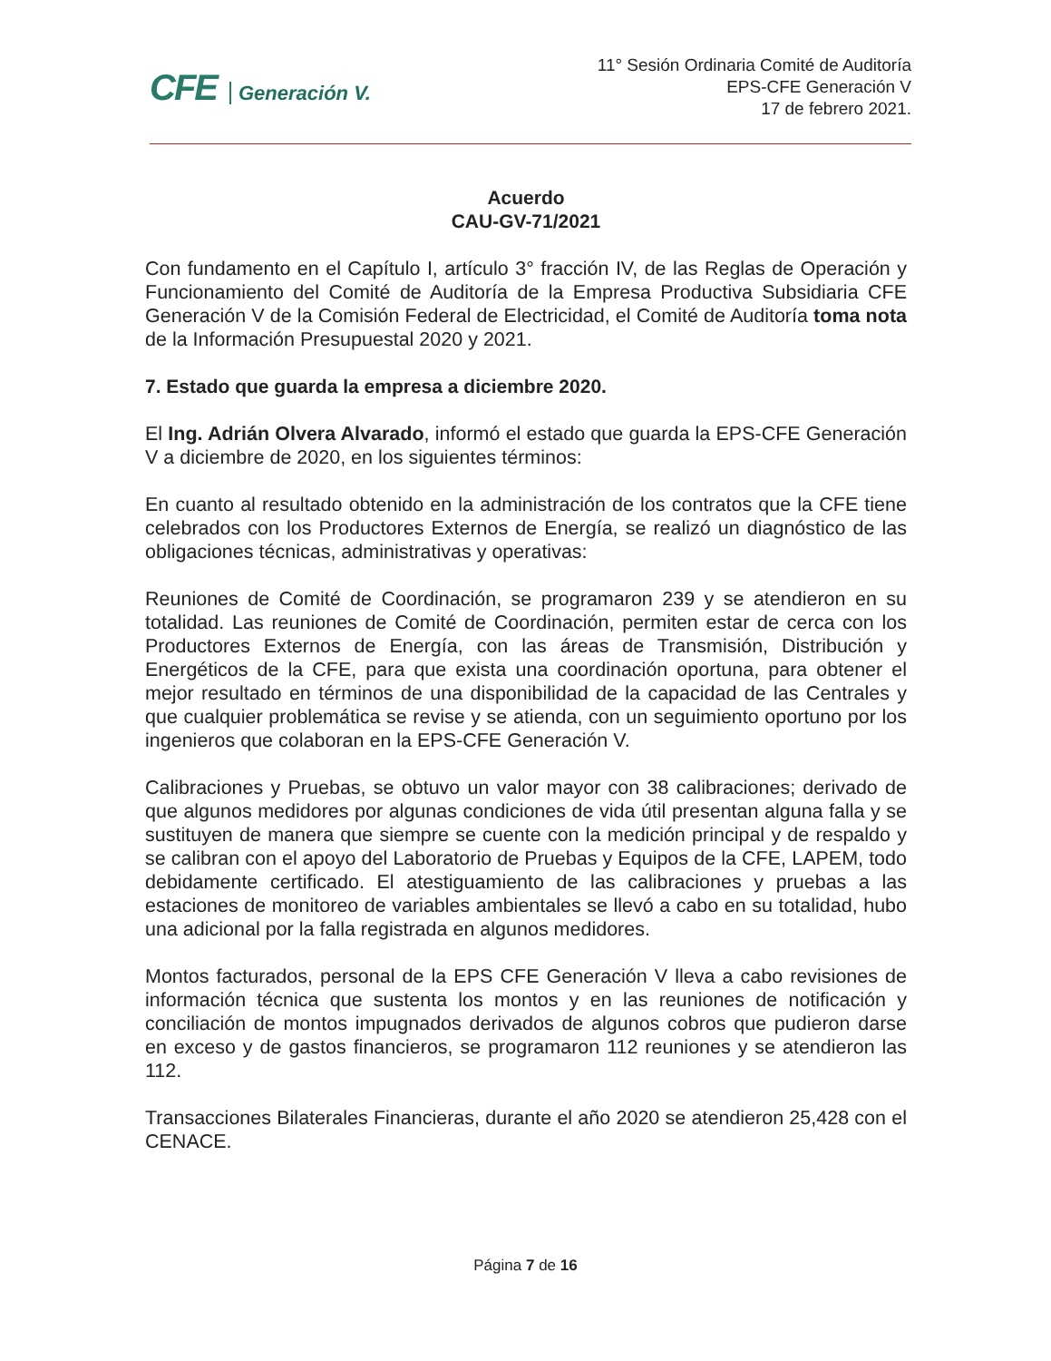CFE Generación V.
11° Sesión Ordinaria Comité de Auditoría
EPS-CFE Generación V
17 de febrero 2021.
Acuerdo
CAU-GV-71/2021
Con fundamento en el Capítulo I, artículo 3° fracción IV, de las Reglas de Operación y Funcionamiento del Comité de Auditoría de la Empresa Productiva Subsidiaria CFE Generación V de la Comisión Federal de Electricidad, el Comité de Auditoría toma nota de la Información Presupuestal 2020 y 2021.
7. Estado que guarda la empresa a diciembre 2020.
El Ing. Adrián Olvera Alvarado, informó el estado que guarda la EPS-CFE Generación V a diciembre de 2020, en los siguientes términos:
En cuanto al resultado obtenido en la administración de los contratos que la CFE tiene celebrados con los Productores Externos de Energía, se realizó un diagnóstico de las obligaciones técnicas, administrativas y operativas:
Reuniones de Comité de Coordinación, se programaron 239 y se atendieron en su totalidad. Las reuniones de Comité de Coordinación, permiten estar de cerca con los Productores Externos de Energía, con las áreas de Transmisión, Distribución y Energéticos de la CFE, para que exista una coordinación oportuna, para obtener el mejor resultado en términos de una disponibilidad de la capacidad de las Centrales y que cualquier problemática se revise y se atienda, con un seguimiento oportuno por los ingenieros que colaboran en la EPS-CFE Generación V.
Calibraciones y Pruebas, se obtuvo un valor mayor con 38 calibraciones; derivado de que algunos medidores por algunas condiciones de vida útil presentan alguna falla y se sustituyen de manera que siempre se cuente con la medición principal y de respaldo y se calibran con el apoyo del Laboratorio de Pruebas y Equipos de la CFE, LAPEM, todo debidamente certificado. El atestiguamiento de las calibraciones y pruebas a las estaciones de monitoreo de variables ambientales se llevó a cabo en su totalidad, hubo una adicional por la falla registrada en algunos medidores.
Montos facturados, personal de la EPS CFE Generación V lleva a cabo revisiones de información técnica que sustenta los montos y en las reuniones de notificación y conciliación de montos impugnados derivados de algunos cobros que pudieron darse en exceso y de gastos financieros, se programaron 112 reuniones y se atendieron las 112.
Transacciones Bilaterales Financieras, durante el año 2020 se atendieron 25,428 con el CENACE.
Página 7 de 16